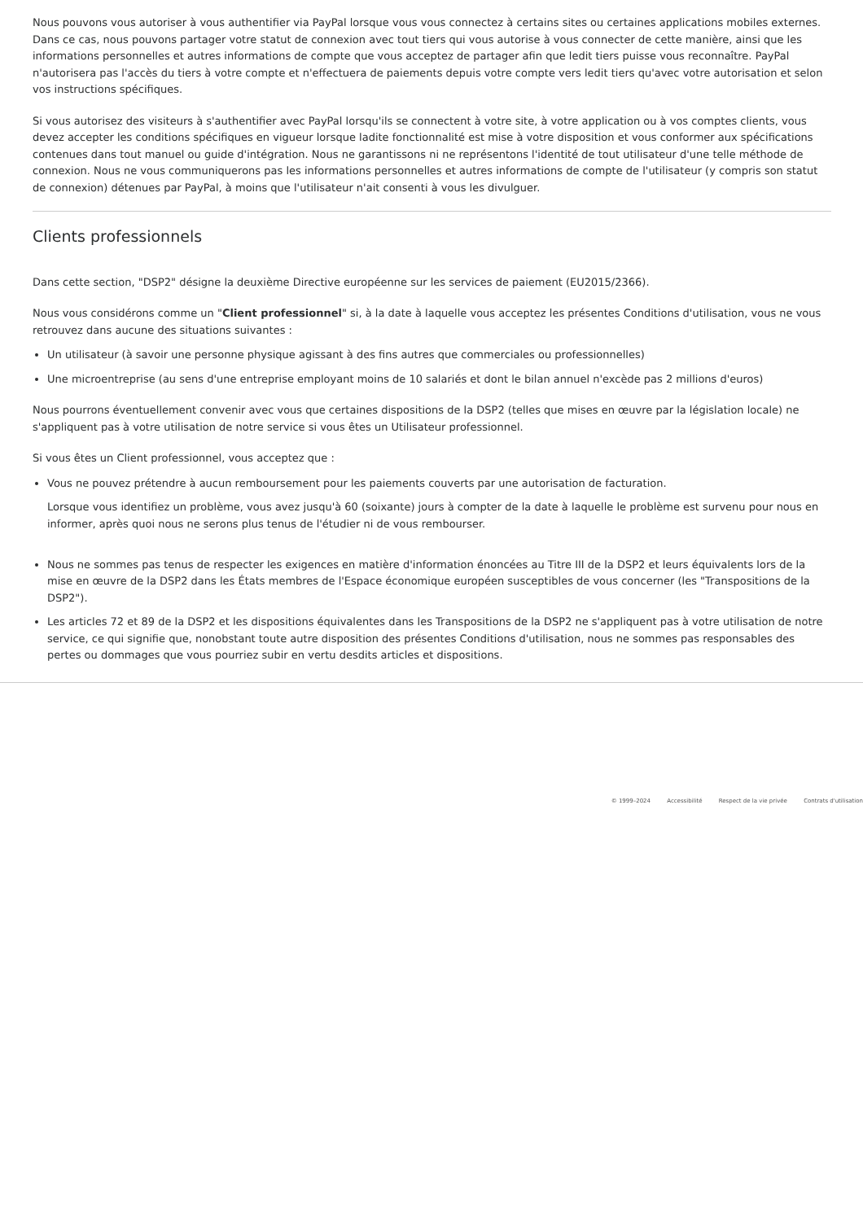Nous pouvons vous autoriser à vous authentifier via PayPal lorsque vous vous connectez à certains sites ou certaines applications mobiles externes. Dans ce cas, nous pouvons partager votre statut de connexion avec tout tiers qui vous autorise à vous connecter de cette manière, ainsi que les informations personnelles et autres informations de compte que vous acceptez de partager afin que ledit tiers puisse vous reconnaître. PayPal n'autorisera pas l'accès du tiers à votre compte et n'effectuera de paiements depuis votre compte vers ledit tiers qu'avec votre autorisation et selon vos instructions spécifiques.
Si vous autorisez des visiteurs à s'authentifier avec PayPal lorsqu'ils se connectent à votre site, à votre application ou à vos comptes clients, vous devez accepter les conditions spécifiques en vigueur lorsque ladite fonctionnalité est mise à votre disposition et vous conformer aux spécifications contenues dans tout manuel ou guide d'intégration. Nous ne garantissons ni ne représentons l'identité de tout utilisateur d'une telle méthode de connexion. Nous ne vous communiquerons pas les informations personnelles et autres informations de compte de l'utilisateur (y compris son statut de connexion) détenues par PayPal, à moins que l'utilisateur n'ait consenti à vous les divulguer.
Clients professionnels
Dans cette section, "DSP2" désigne la deuxième Directive européenne sur les services de paiement (EU2015/2366).
Nous vous considérons comme un "Client professionnel" si, à la date à laquelle vous acceptez les présentes Conditions d'utilisation, vous ne vous retrouvez dans aucune des situations suivantes :
Un utilisateur (à savoir une personne physique agissant à des fins autres que commerciales ou professionnelles)
Une microentreprise (au sens d'une entreprise employant moins de 10 salariés et dont le bilan annuel n'excède pas 2 millions d'euros)
Nous pourrons éventuellement convenir avec vous que certaines dispositions de la DSP2 (telles que mises en œuvre par la législation locale) ne s'appliquent pas à votre utilisation de notre service si vous êtes un Utilisateur professionnel.
Si vous êtes un Client professionnel, vous acceptez que :
Vous ne pouvez prétendre à aucun remboursement pour les paiements couverts par une autorisation de facturation.
Lorsque vous identifiez un problème, vous avez jusqu'à 60 (soixante) jours à compter de la date à laquelle le problème est survenu pour nous en informer, après quoi nous ne serons plus tenus de l'étudier ni de vous rembourser.
Nous ne sommes pas tenus de respecter les exigences en matière d'information énoncées au Titre III de la DSP2 et leurs équivalents lors de la mise en œuvre de la DSP2 dans les États membres de l'Espace économique européen susceptibles de vous concerner (les "Transpositions de la DSP2").
Les articles 72 et 89 de la DSP2 et les dispositions équivalentes dans les Transpositions de la DSP2 ne s'appliquent pas à votre utilisation de notre service, ce qui signifie que, nonobstant toute autre disposition des présentes Conditions d'utilisation, nous ne sommes pas responsables des pertes ou dommages que vous pourriez subir en vertu desdits articles et dispositions.
© 1999–2024 Accessibilité Respect de la vie privée Contrats d'utilisation